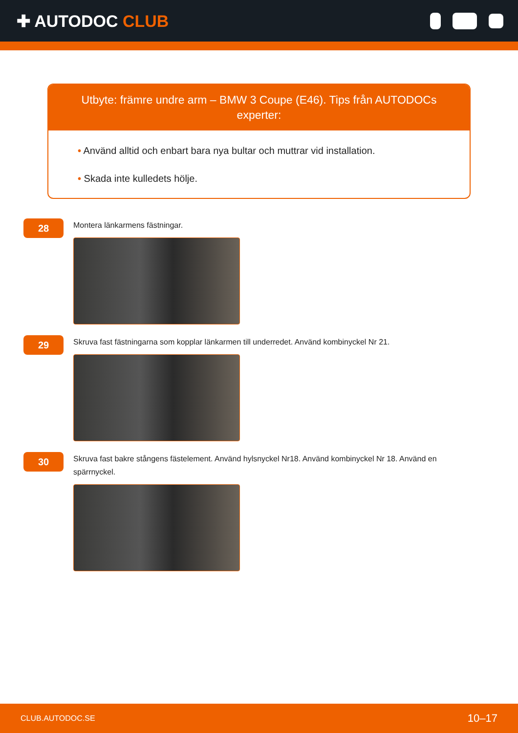✚ AUTODOC CLUB
Utbyte: främre undre arm – BMW 3 Coupe (E46). Tips från AUTODOCs experter:
• Använd alltid och enbart bara nya bultar och muttrar vid installation.
• Skada inte kulledets hölje.
28
Montera länkarmens fästningar.
29
Skruva fast fästningarna som kopplar länkarmen till underredet. Använd kombinyckel Nr 21.
30
Skruva fast bakre stångens fästelement. Använd hylsnyckel Nr18. Använd kombinyckel Nr 18. Använd en spärrnyckel.
CLUB.AUTODOC.SE 10–17